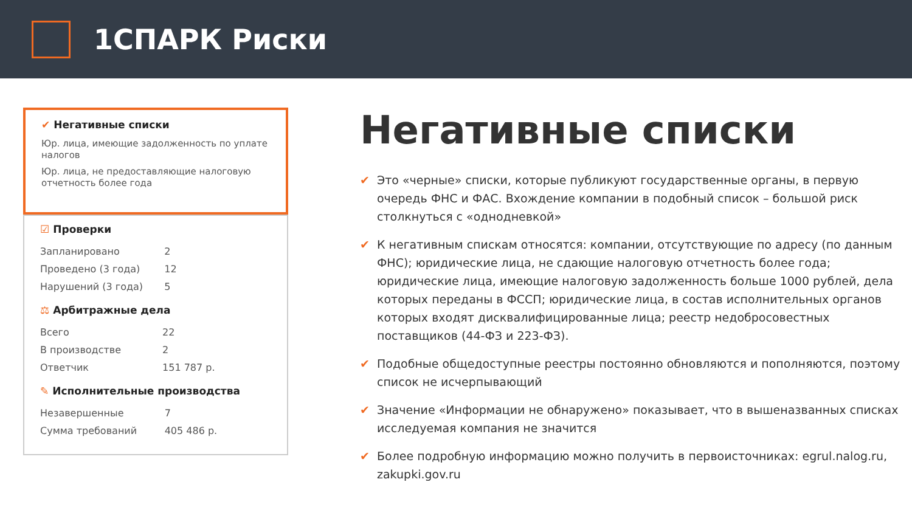1СПАРК Риски
✔ Негативные списки
Юр. лица, имеющие задолженность по уплате налогов
Юр. лица, не предоставляющие налоговую отчетность более года
☑ Проверки
| Запланировано | 2 |
| Проведено (3 года) | 12 |
| Нарушений (3 года) | 5 |
⚖ Арбитражные дела
| Всего | 22 |
| В производстве | 2 |
| Ответчик | 151 787 р. |
✎ Исполнительные производства
| Незавершенные | 7 |
| Сумма требований | 405 486 р. |
Негативные списки
✔ Это «черные» списки, которые публикуют государственные органы, в первую очередь ФНС и ФАС. Вхождение компании в подобный список – большой риск столкнуться с «однодневкой»
✔ К негативным спискам относятся: компании, отсутствующие по адресу (по данным ФНС); юридические лица, не сдающие налоговую отчетность более года; юридические лица, имеющие налоговую задолженность больше 1000 рублей, дела которых переданы в ФССП; юридические лица, в состав исполнительных органов которых входят дисквалифицированные лица; реестр недобросовестных поставщиков (44-ФЗ и 223-ФЗ).
✔ Подобные общедоступные реестры постоянно обновляются и пополняются, поэтому список не исчерпывающий
✔ Значение «Информации не обнаружено» показывает, что в вышеназванных списках исследуемая компания не значится
✔ Более подробную информацию можно получить в первоисточниках: egrul.nalog.ru, zakupki.gov.ru